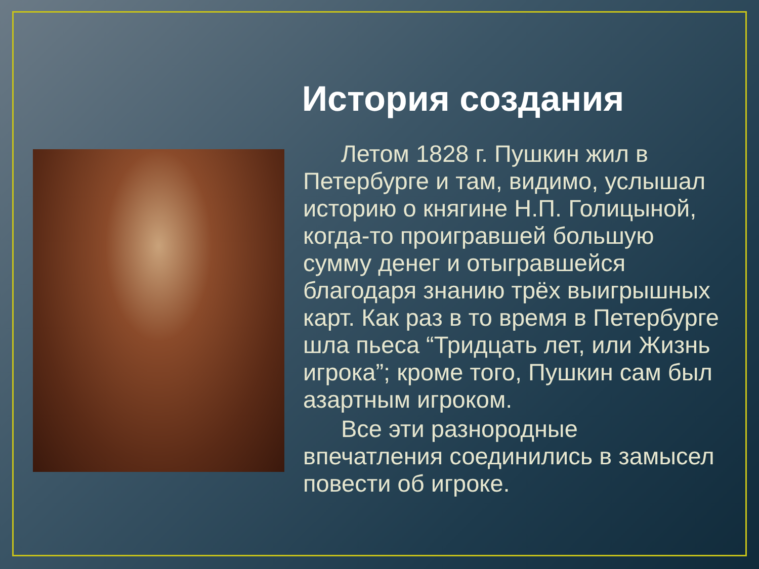История создания
Летом 1828 г. Пушкин жил в Петербурге и там, видимо, услышал историю о княгине Н.П. Голицыной, когда-то проигравшей большую сумму денег и отыгравшейся благодаря знанию трёх выигрышных карт. Как раз в то время в Петербурге шла пьеса “Тридцать лет, или Жизнь игрока”; кроме того, Пушкин сам был азартным игроком.
Все эти разнородные впечатления соединились в замысел повести об игроке.